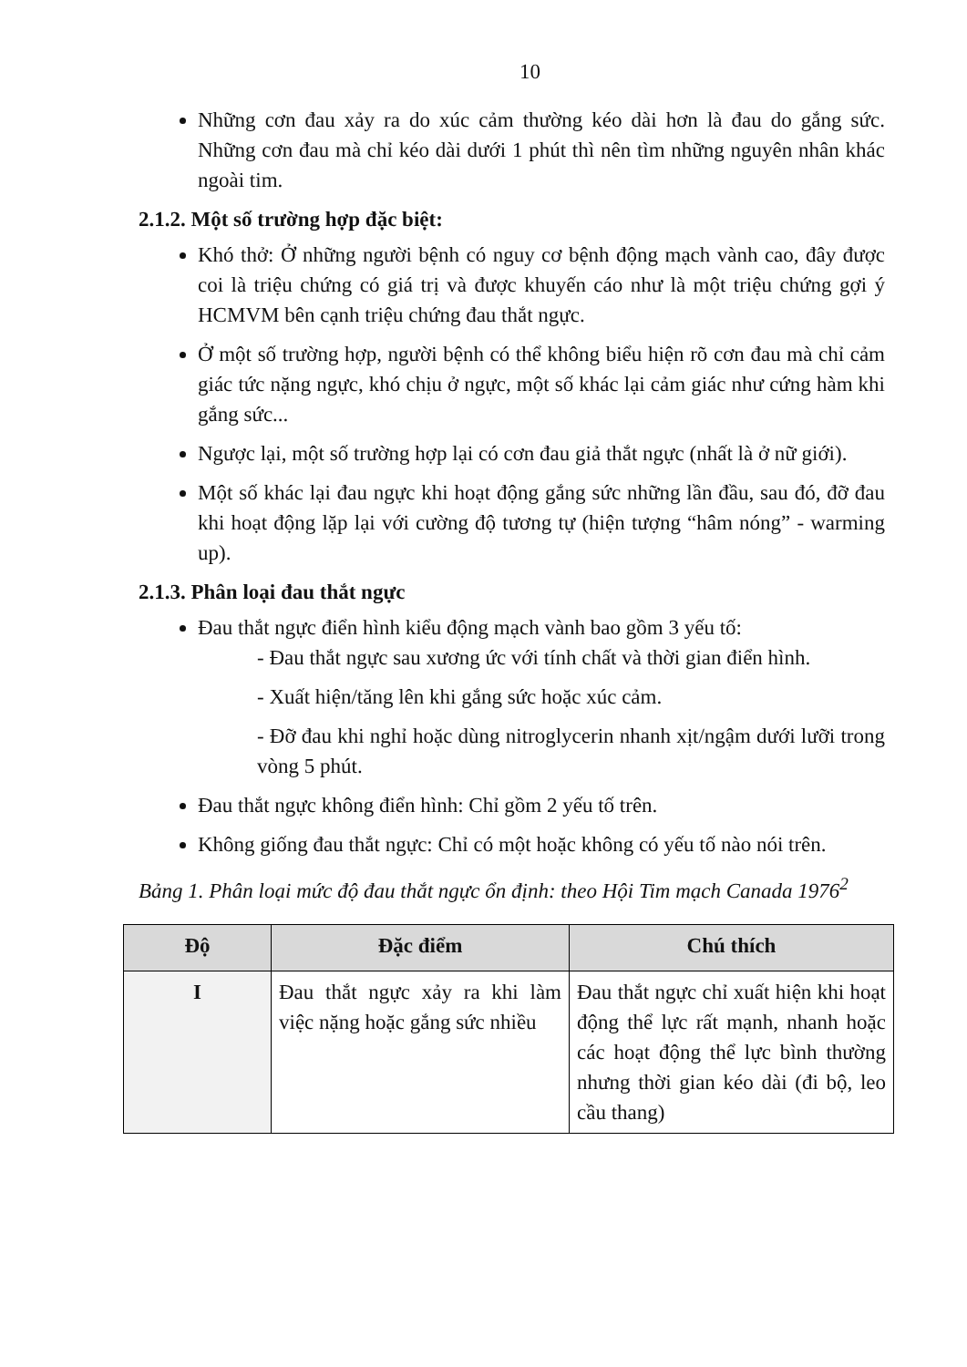10
Những cơn đau xảy ra do xúc cảm thường kéo dài hơn là đau do gắng sức. Những cơn đau mà chỉ kéo dài dưới 1 phút thì nên tìm những nguyên nhân khác ngoài tim.
2.1.2. Một số trường hợp đặc biệt:
Khó thở: Ở những người bệnh có nguy cơ bệnh động mạch vành cao, đây được coi là triệu chứng có giá trị và được khuyến cáo như là một triệu chứng gợi ý HCMVM bên cạnh triệu chứng đau thắt ngực.
Ở một số trường hợp, người bệnh có thể không biểu hiện rõ cơn đau mà chỉ cảm giác tức nặng ngực, khó chịu ở ngực, một số khác lại cảm giác như cứng hàm khi gắng sức...
Ngược lại, một số trường hợp lại có cơn đau giả thắt ngực (nhất là ở nữ giới).
Một số khác lại đau ngực khi hoạt động gắng sức những lần đầu, sau đó, đỡ đau khi hoạt động lặp lại với cường độ tương tự (hiện tượng “hâm nóng” - warming up).
2.1.3. Phân loại đau thắt ngực
Đau thắt ngực điển hình kiểu động mạch vành bao gồm 3 yếu tố:
- Đau thắt ngực sau xương ức với tính chất và thời gian điển hình.
- Xuất hiện/tăng lên khi gắng sức hoặc xúc cảm.
- Đỡ đau khi nghỉ hoặc dùng nitroglycerin nhanh xịt/ngậm dưới lưỡi trong vòng 5 phút.
Đau thắt ngực không điển hình: Chỉ gồm 2 yếu tố trên.
Không giống đau thắt ngực: Chỉ có một hoặc không có yếu tố nào nói trên.
Bảng 1. Phân loại mức độ đau thắt ngực ổn định: theo Hội Tim mạch Canada 1976<sup>2</sup>
| Độ | Đặc điểm | Chú thích |
| --- | --- | --- |
| I | Đau thắt ngực xảy ra khi làm việc nặng hoặc gắng sức nhiều | Đau thắt ngực chỉ xuất hiện khi hoạt động thể lực rất mạnh, nhanh hoặc các hoạt động thể lực bình thường nhưng thời gian kéo dài (đi bộ, leo cầu thang) |